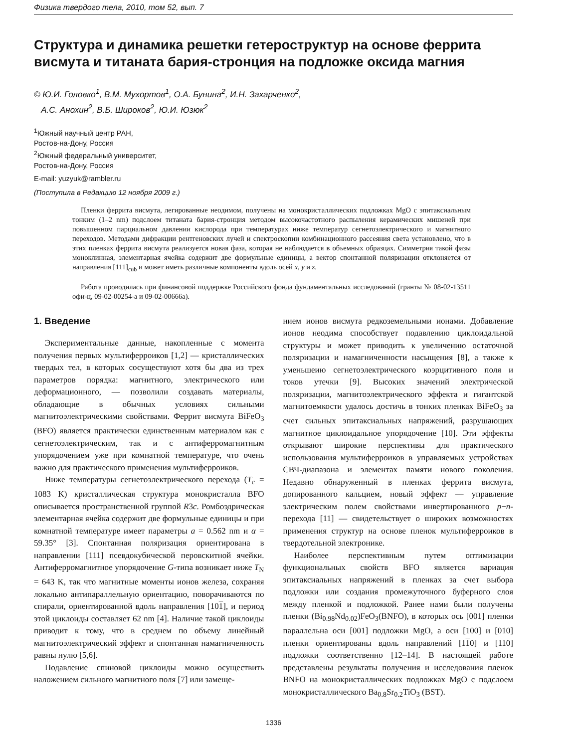Физика твердого тела, 2010, том 52, вып. 7
Структура и динамика решетки гетероструктур на основе феррита висмута и титаната бария-стронция на подложке оксида магния
© Ю.И. Головко<sup>1</sup>, В.М. Мухортов<sup>1</sup>, О.А. Бунина<sup>2</sup>, И.Н. Захарченко<sup>2</sup>,
А.С. Анохин<sup>2</sup>, В.Б. Широков<sup>2</sup>, Ю.И. Юзюк<sup>2</sup>
<sup>1</sup> Южный научный центр РАН,
Ростов-на-Дону, Россия
<sup>2</sup> Южный федеральный университет,
Ростов-на-Дону, Россия
E-mail: yuzyuk@rambler.ru
(Поступила в Редакцию 12 ноября 2009 г.)
Пленки феррита висмута, легированные неодимом, получены на монокристаллических подложках MgO с эпитаксиальным тонким (1–2 nm) подслоем титаната бария-стронция методом высокочастотного распыления керамических мишеней при повышенном парциальном давлении кислорода при температурах ниже температур сегнетоэлектрического и магнитного переходов. Методами дифракции рентгеновских лучей и спектроскопии комбинационного рассеяния света установлено, что в этих пленках феррита висмута реализуется новая фаза, которая не наблюдается в объемных образцах. Симметрия такой фазы моноклинная, элементарная ячейка содержит две формульные единицы, а вектор спонтанной поляризации отклоняется от направления [111]<sub>cub</sub> и может иметь различные компоненты вдоль осей x, y и z.
Работа проводилась при финансовой поддержке Российского фонда фундаментальных исследований (гранты № 08-02-13511 офи-ц, 09-02-00254-а и 09-02-00666а).
1. Введение
Экспериментальные данные, накопленные с момента получения первых мультиферроиков [1,2] — кристаллических твердых тел, в которых сосуществуют хотя бы два из трех параметров порядка: магнитного, электрического или деформационного, — позволили создавать материалы, обладающие в обычных условиях сильными магнитоэлектрическими свойствами. Феррит висмута BiFeO<sub>3</sub> (BFO) является практически единственным материалом как с сегнетоэлектрическим, так и с антиферромагнитным упорядочением уже при комнатной температуре, что очень важно для практического применения мультиферроиков.
Ниже температуры сегнетоэлектрического перехода (T<sub>c</sub> = 1083 K) кристаллическая структура монокристалла BFO описывается пространственной группой R3c. Ромбоэдрическая элементарная ячейка содержит две формульные единицы и при комнатной температуре имеет параметры a = 0.562 nm и α = 59.35° [3]. Спонтанная поляризация ориентирована в направлении [111] псевдокубической перовскитной ячейки. Антиферромагнитное упорядочение G-типа возникает ниже T<sub>N</sub> = 643 K, так что магнитные моменты ионов железа, сохраняя локально антипараллельную ориентацию, поворачиваются по спирали, ориентированной вдоль направления [101], и период этой циклоиды составляет 62 nm [4]. Наличие такой циклоиды приводит к тому, что в среднем по объему линейный магнитоэлектрический эффект и спонтанная намагниченность равны нулю [5,6].
Подавление спиновой циклоиды можно осуществить наложением сильного магнитного поля [7] или замеще-
нием ионов висмута редкоземельными ионами. Добавление ионов неодима способствует подавлению циклоидальной структуры и может приводить к увеличению остаточной поляризации и намагниченности насыщения [8], а также к уменьшеию сегнетоэлектрического коэрцитивного поля и токов утечки [9]. Высоких значений электрической поляризации, магнитоэлектрического эффекта и гигантской магнитоемкости удалось достичь в тонких пленках BiFeO<sub>3</sub> за счет сильных эпитаксиальных напряжений, разрушающих магнитное циклоидальное упорядочение [10]. Эти эффекты открывают широкие перспективы для практического использования мультиферроиков в управляемых устройствах СВЧ-диапазона и элементах памяти нового поколения. Недавно обнаруженный в пленках феррита висмута, допированного кальцием, новый эффект — управление электрическим полем свойствами инвертированного p−n-перехода [11] — свидетельствует о широких возможностях применения структур на основе пленок мультиферроиков в твердотельной электронике.
Наиболее перспективным путем оптимизации функциональных свойств BFO является вариация эпитаксиальных напряжений в пленках за счет выбора подложки или создания промежуточного буферного слоя между пленкой и подложкой. Ранее нами были получены пленки (Bi<sub>0.98</sub>Nd<sub>0.02</sub>)FeO<sub>3</sub>(BNFO), в которых ось [001] пленки параллельна оси [001] подложки MgO, а оси [100] и [010] пленки ориентированы вдоль направлений [110] и [110] подложки соответственно [12–14]. В настоящей работе представлены результаты получения и исследования пленок BNFO на монокристаллических подложках MgO с подслоем монокристаллического Ba<sub>0.8</sub>Sr<sub>0.2</sub>TiO<sub>3</sub> (BST).
1336